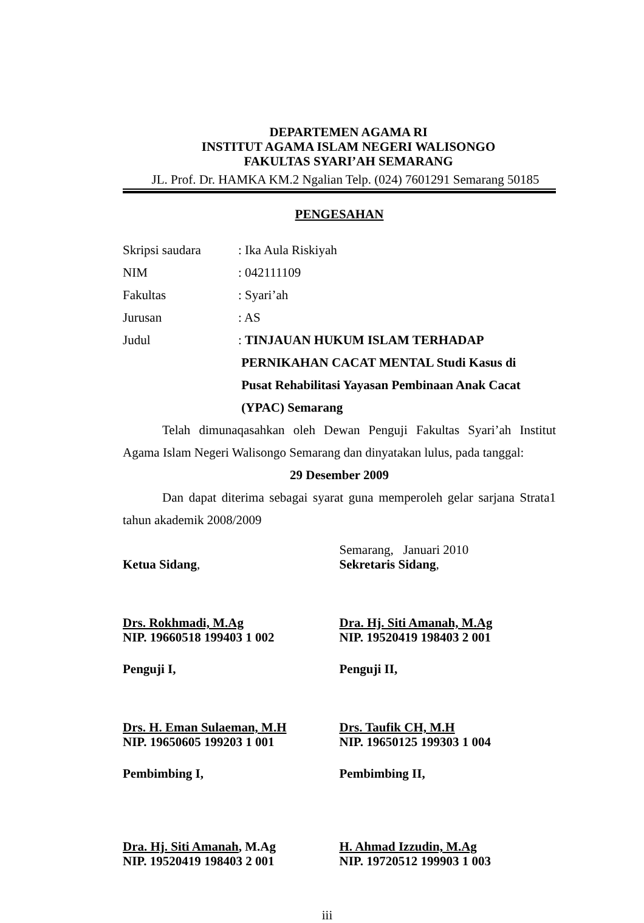DEPARTEMEN AGAMA RI
INSTITUT AGAMA ISLAM NEGERI WALISONGO
FAKULTAS SYARI’AH SEMARANG
JL. Prof. Dr. HAMKA KM.2 Ngalian Telp. (024) 7601291 Semarang 50185
PENGESAHAN
Skripsi saudara : Ika Aula Riskiyah
NIM : 042111109
Fakultas : Syari’ah
Jurusan : AS
Judul : TINJAUAN HUKUM ISLAM TERHADAP
PERNIKAHAN CACAT MENTAL Studi Kasus di
Pusat Rehabilitasi Yayasan Pembinaan Anak Cacat
(YPAC) Semarang
Telah dimunaqasahkan oleh Dewan Penguji Fakultas Syari’ah Institut Agama Islam Negeri Walisongo Semarang dan dinyatakan lulus, pada tanggal:
29 Desember 2009
Dan dapat diterima sebagai syarat guna memperoleh gelar sarjana Strata1 tahun akademik 2008/2009
Ketua Sidang, Semarang, Januari 2010
Sekretaris Sidang,
Drs. Rokhmadi, M.Ag
NIP. 19660518 199403 1 002
Dra. Hj. Siti Amanah, M.Ag
NIP. 19520419 198403 2 001
Penguji I, Penguji II,
Drs. H. Eman Sulaeman, M.H
NIP. 19650605 199203 1 001
Drs. Taufik CH, M.H
NIP. 19650125 199303 1 004
Pembimbing I, Pembimbing II,
Dra. Hj. Siti Amanah, M.Ag
NIP. 19520419 198403 2 001
H. Ahmad Izzudin, M.Ag
NIP. 19720512 199903 1 003
iii